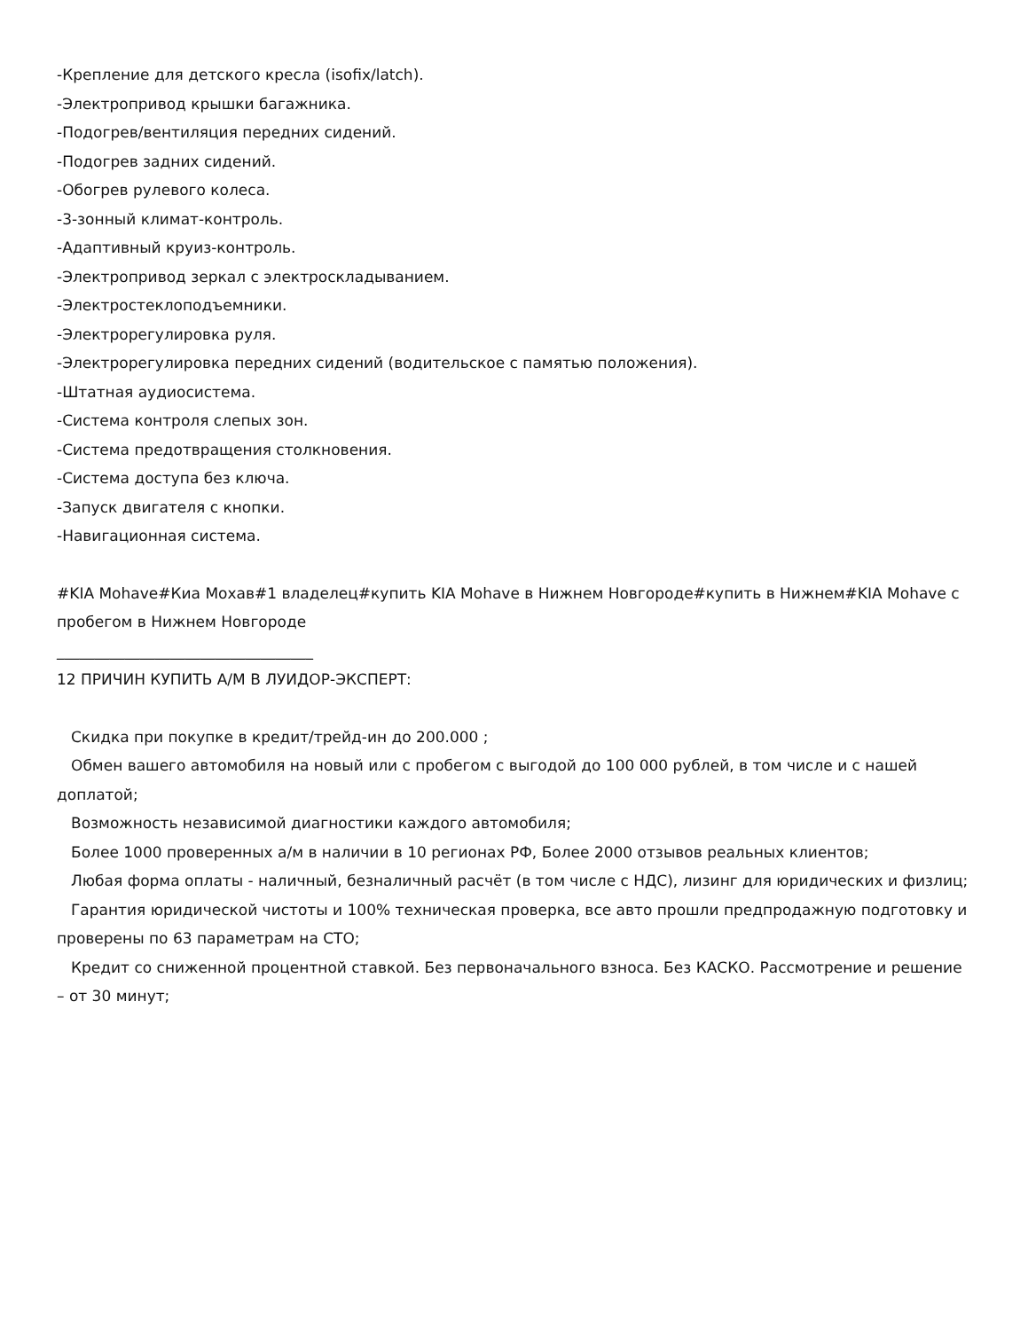-Крепление для детского кресла (isofix/latch).
-Электропривод крышки багажника.
-Подогрев/вентиляция передних сидений.
-Подогрев задних сидений.
-Обогрев рулевого колеса.
-3-зонный климат-контроль.
-Адаптивный круиз-контроль.
-Электропривод зеркал с электроскладыванием.
-Электростеклоподъемники.
-Электрорегулировка руля.
-Электрорегулировка передних сидений (водительское с памятью положения).
-Штатная аудиосистема.
-Система контроля слепых зон.
-Система предотвращения столкновения.
-Система доступа без ключа.
-Запуск двигателя с кнопки.
-Навигационная система.
#KIA Mohave#Киа Мохав#1 владелец#купить KIA Mohave в Нижнем Новгороде#купить в Нижнем#KIA Mohave с пробегом в Нижнем Новгороде
__________________________________
12 ПРИЧИН КУПИТЬ А/М В ЛУИДОР-ЭКСПЕРТ:
Скидка при покупке в кредит/трейд-ин до 200.000 ;
Обмен вашего автомобиля на новый или с пробегом с выгодой до 100 000 рублей, в том числе и с нашей доплатой;
Возможность независимой диагностики каждого автомобиля;
Более 1000 проверенных а/м в наличии в 10 регионах РФ, Более 2000 отзывов реальных клиентов;
Любая форма оплаты - наличный, безналичный расчёт (в том числе с НДС), лизинг для юридических и физлиц;
Гарантия юридической чистоты и 100% техническая проверка, все авто прошли предпродажную подготовку и проверены по 63 параметрам на СТО;
Кредит со сниженной процентной ставкой. Без первоначального взноса. Без КАСКО. Рассмотрение и решение – от 30 минут;